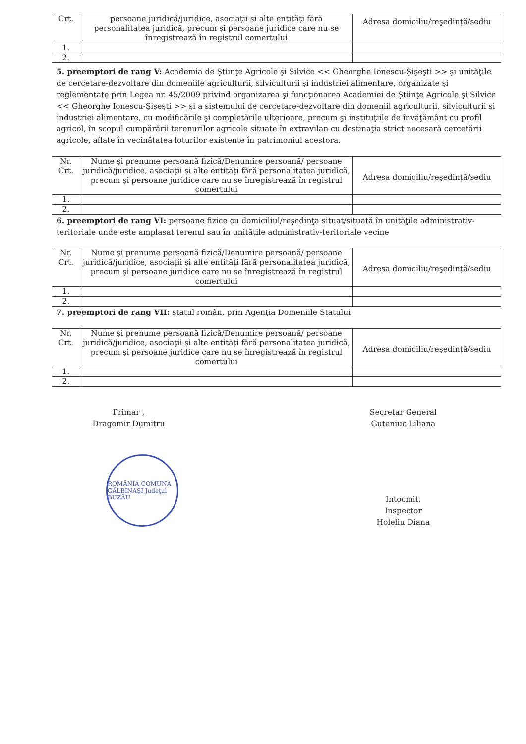| Crt. | persoane juridică/juridice, asociații și alte entități fără personalitatea juridică, precum și persoane juridice care nu se înregistrează în registrul comertului | Adresa domiciliu/reşedință/sediu |
| 1. | | |
| 2. | | |
5. preemptori de rang V: Academia de Ştiinţe Agricole şi Silvice << Gheorghe Ionescu-Şişeşti >> şi unităţile de cercetare-dezvoltare din domeniile agriculturii, silviculturii şi industriei alimentare, organizate şi reglementate prin Legea nr. 45/2009 privind organizarea şi funcţionarea Academiei de Ştiinţe Agricole şi Silvice << Gheorghe Ionescu-Şişeşti >> şi a sistemului de cercetare-dezvoltare din domeniil agriculturii, silviculturii şi industriei alimentare, cu modificările şi completările ulterioare, precum şi instituţiile de învăţământ cu profil agricol, în scopul cumpărării terenurilor agricole situate în extravilan cu destinaţia strict necesară cercetării agricole, aflate în vecinătatea loturilor existente în patrimoniul acestora.
| Nr. Crt. | Nume și prenume persoană fizică/Denumire persoană/ persoane juridică/juridice, asociații și alte entități fără personalitatea juridică, precum și persoane juridice care nu se înregistrează în registrul comertului | Adresa domiciliu/reşedință/sediu |
| 1. | | |
| 2. | | |
6. preemptori de rang VI: persoane fizice cu domiciliul/reşedinţa situat/situată în unităţile administrativ-teritoriale unde este amplasat terenul sau în unităţile administrativ-teritoriale vecine
| Nr. Crt. | Nume și prenume persoană fizică/Denumire persoană/ persoane juridică/juridice, asociații și alte entități fără personalitatea juridică, precum și persoane juridice care nu se înregistrează în registrul comertului | Adresa domiciliu/reşedință/sediu |
| 1. | | |
| 2. | | |
7. preemptori de rang VII: statul român, prin Agenţia Domeniile Statului
| Nr. Crt. | Nume și prenume persoană fizică/Denumire persoană/ persoane juridică/juridice, asociații și alte entități fără personalitatea juridică, precum și persoane juridice care nu se înregistrează în registrul comertului | Adresa domiciliu/reşedință/sediu |
| 1. | | |
| 2. | | |
Primar ,
Dragomir Dumitru
ROMÂNIA COMUNA GĂLBINAŞI Judeţul BUZĂU
Secretar General
Guteniuc Liliana
Intocmit,
Inspector
Holeliu Diana